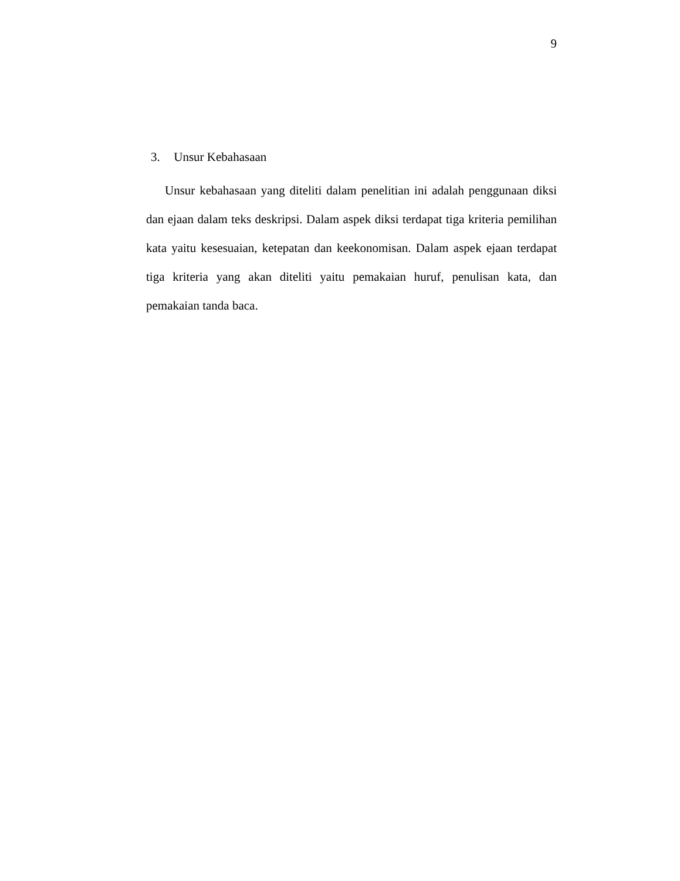9
3. Unsur Kebahasaan
Unsur kebahasaan yang diteliti dalam penelitian ini adalah penggunaan diksi dan ejaan dalam teks deskripsi. Dalam aspek diksi terdapat tiga kriteria pemilihan kata yaitu kesesuaian, ketepatan dan keekonomisan. Dalam aspek ejaan terdapat tiga kriteria yang akan diteliti yaitu pemakaian huruf, penulisan kata, dan pemakaian tanda baca.